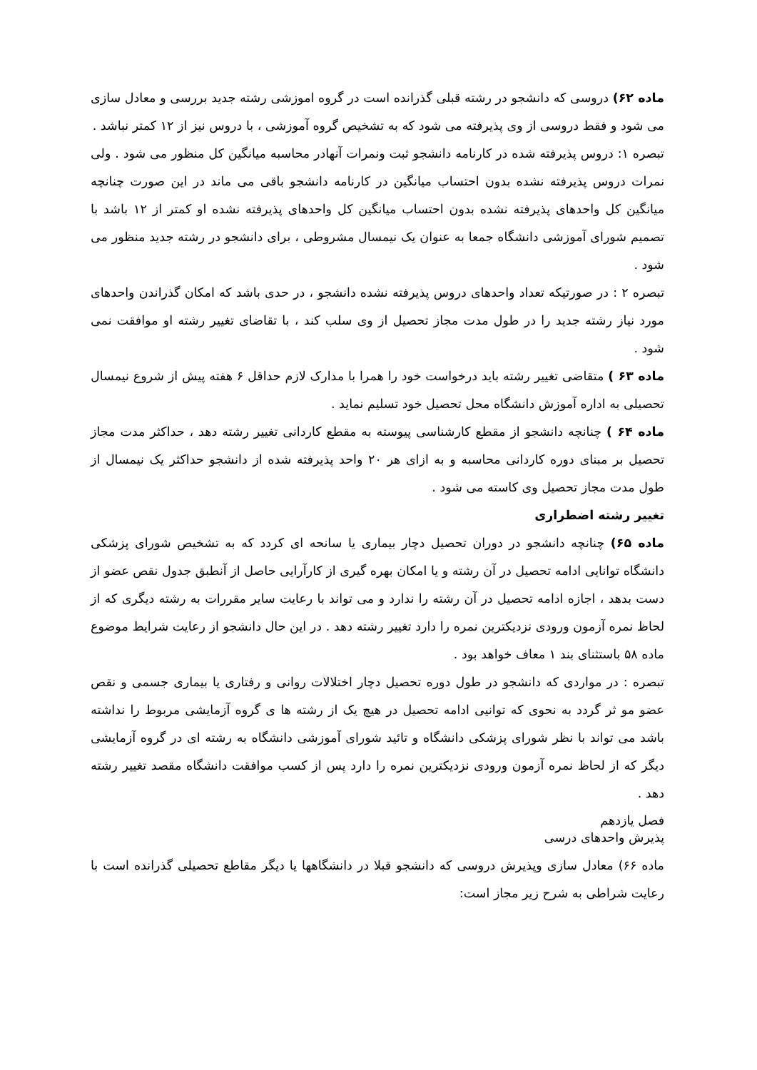ماده ۶۲) دروسی که دانشجو در رشته قبلی گذرانده است در گروه اموزشی رشته جدید بررسی و معادل سازی می شود و فقط دروسی از وی پذیرفته می شود که به تشخیص گروه آموزشی ، با دروس نیز از ۱۲ کمتر نباشد .
تبصره ۱: دروس پذیرفته شده در کارنامه دانشجو ثبت ونمرات آنهادر محاسبه میانگین کل منظور می شود . ولی نمرات دروس پذیرفته نشده بدون احتساب میانگین در کارنامه دانشجو باقی می ماند در این صورت چنانچه میانگین کل واحدهای پذیرفته نشده بدون احتساب میانگین کل واحدهای پذیرفته نشده او کمتر از ۱۲ باشد با تصمیم شورای آموزشی دانشگاه جمعا به عنوان یک نیمسال مشروطی ، برای دانشجو در رشته جدید منظور می شود .
تبصره ۲ : در صورتیکه تعداد واحدهای دروس پذیرفته نشده دانشجو ، در حدی باشد که امکان گذراندن واحدهای مورد نیاز رشته جدید را در طول مدت مجاز تحصیل از وی سلب کند ، با تقاضای تغییر رشته او موافقت نمی شود .
ماده ۶۳ ) متقاضی تغییر رشته باید درخواست خود را همرا با مدارک لازم حداقل ۶ هفته پیش از شروع نیمسال تحصیلی به اداره آموزش دانشگاه محل تحصیل خود تسلیم نماید .
ماده ۶۴ ) چنانچه دانشجو از مقطع کارشناسی پیوسته به مقطع کاردانی تغییر رشته دهد ، حداکثر مدت مجاز تحصیل بر مبنای دوره کاردانی محاسبه و به ازای هر ۲۰ واحد پذیرفته شده از دانشجو حداکثر یک نیمسال از طول مدت مجاز تحصیل وی کاسته می شود .
تغییر رشته اضطراری
ماده ۶۵) چنانچه دانشجو در دوران تحصیل دچار بیماری یا سانحه ای کردد که به تشخیص شورای پزشکی دانشگاه توانایی ادامه تحصیل در آن رشته و یا امکان بهره گیری از کارآرایی حاصل از آنطبق جدول نقص عضو از دست بدهد ، اجازه ادامه تحصیل در آن رشته را ندارد و می تواند با رعایت سایر مقررات به رشته دیگری که از لحاظ نمره آزمون ورودی نزدیکترین نمره را دارد تغییر رشته دهد . در این حال دانشجو از رعایت شرایط موضوع ماده ۵۸ باستثنای بند ۱ معاف خواهد بود .
تبصره : در مواردی که دانشجو در طول دوره تحصیل دچار اختلالات روانی و رفتاری یا بیماری جسمی و نقص عضو مو ثر گردد به نحوی که توانیی ادامه تحصیل در هیچ یک از رشته ها ی گروه آزمایشی مربوط را نداشته باشد می تواند با نظر شورای پزشکی دانشگاه و تائید شورای آموزشی دانشگاه به رشته ای در گروه آزمایشی دیگر که از لحاظ نمره آزمون ورودی نزدیکترین نمره را دارد پس از کسب موافقت دانشگاه مقصد تغییر رشته دهد .
فصل یازدهم
پذیرش واحدهای درسی
ماده ۶۶) معادل سازی وپذیرش دروسی که دانشجو قبلا در دانشگاهها یا دیگر مقاطع تحصیلی گذرانده است با رعایت شراطی به شرح زیر مجاز است: